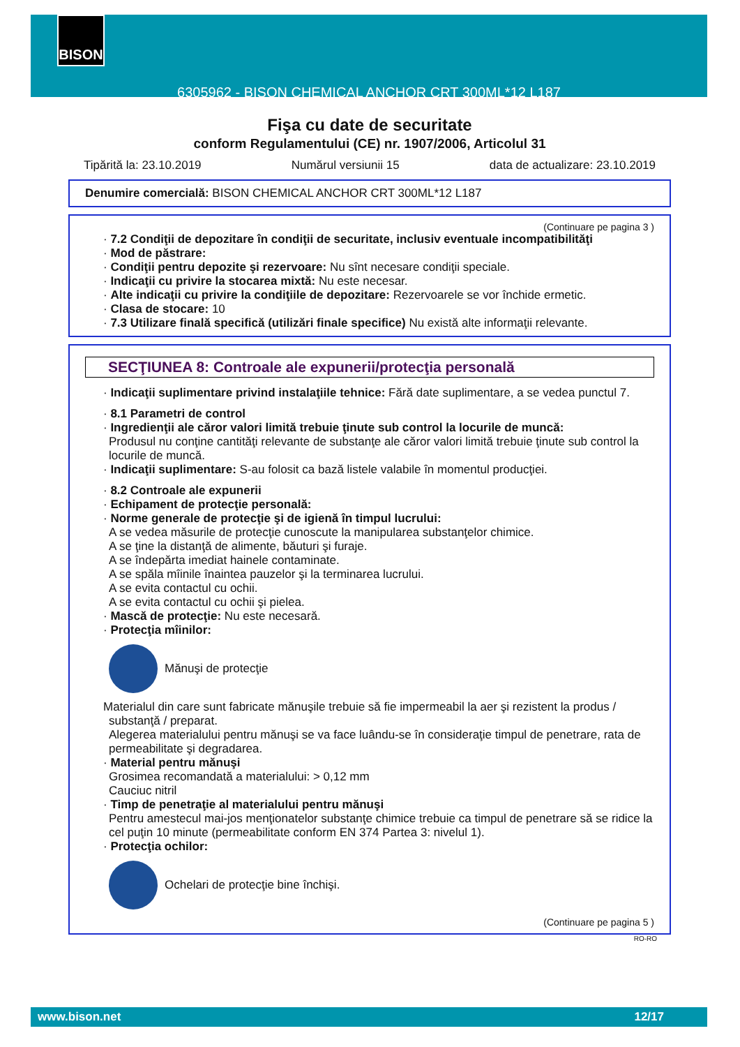6305962 - BISON CHEMICAL ANCHOR CRT 300ML*12 L187 BISON
Fişa cu date de securitate
conform Regulamentului (CE) nr. 1907/2006, Articolul 31
Tipărită la: 23.10.2019 Numărul versiunii 15 data de actualizare: 23.10.2019
Denumire comercială: BISON CHEMICAL ANCHOR CRT 300ML*12 L187
(Continuare pe pagina 3 )
· 7.2 Condiţii de depozitare în condiţii de securitate, inclusiv eventuale incompatibilităţi
· Mod de păstrare:
· Condiţii pentru depozite şi rezervoare: Nu sînt necesare condiţii speciale.
· Indicaţii cu privire la stocarea mixtă: Nu este necesar.
· Alte indicaţii cu privire la condiţiile de depozitare: Rezervoarele se vor închide ermetic.
· Clasa de stocare: 10
· 7.3 Utilizare finală specifică (utilizări finale specifice) Nu există alte informaţii relevante.
SECŢIUNEA 8: Controale ale expunerii/protecţia personală
· Indicaţii suplimentare privind instalaţiile tehnice: Fără date suplimentare, a se vedea punctul 7.
· 8.1 Parametri de control
· Ingredienţii ale căror valori limită trebuie ţinute sub control la locurile de muncă:
Produsul nu conţine cantităţi relevante de substanţe ale căror valori limită trebuie ţinute sub control la locurile de muncă.
· Indicaţii suplimentare: S-au folosit ca bază listele valabile în momentul producţiei.
· 8.2 Controale ale expunerii
· Echipament de protecţie personală:
· Norme generale de protecţie şi de igienă în timpul lucrului:
A se vedea măsurile de protecţie cunoscute la manipularea substanţelor chimice.
A se ţine la distanţă de alimente, băuturi şi furaje.
A se îndepărta imediat hainele contaminate.
A se spăla mîinile înaintea pauzelor şi la terminarea lucrului.
A se evita contactul cu ochii.
A se evita contactul cu ochii şi pielea.
· Mască de protecţie: Nu este necesară.
· Protecţia mîinilor:
Mănuşi de protecţie
Materialul din care sunt fabricate mănuşile trebuie să fie impermeabil la aer şi rezistent la produs / substanţă / preparat.
Alegerea materialului pentru mănuşi se va face luându-se în consideraţie timpul de penetrare, rata de permeabilitate şi degradarea.
· Material pentru mănuşi
Grosimea recomandată a materialului: > 0,12 mm
Cauciuc nitril
· Timp de penetraţie al materialului pentru mănuşi
Pentru amestecul mai-jos menţionatelor substanţe chimice trebuie ca timpul de penetrare să se ridice la cel puţin 10 minute (permeabilitate conform EN 374 Partea 3: nivelul 1).
· Protecţia ochilor:
Ochelari de protecţie bine închişi.
(Continuare pe pagina 5 )
RO-RO
www.bison.net 12/17